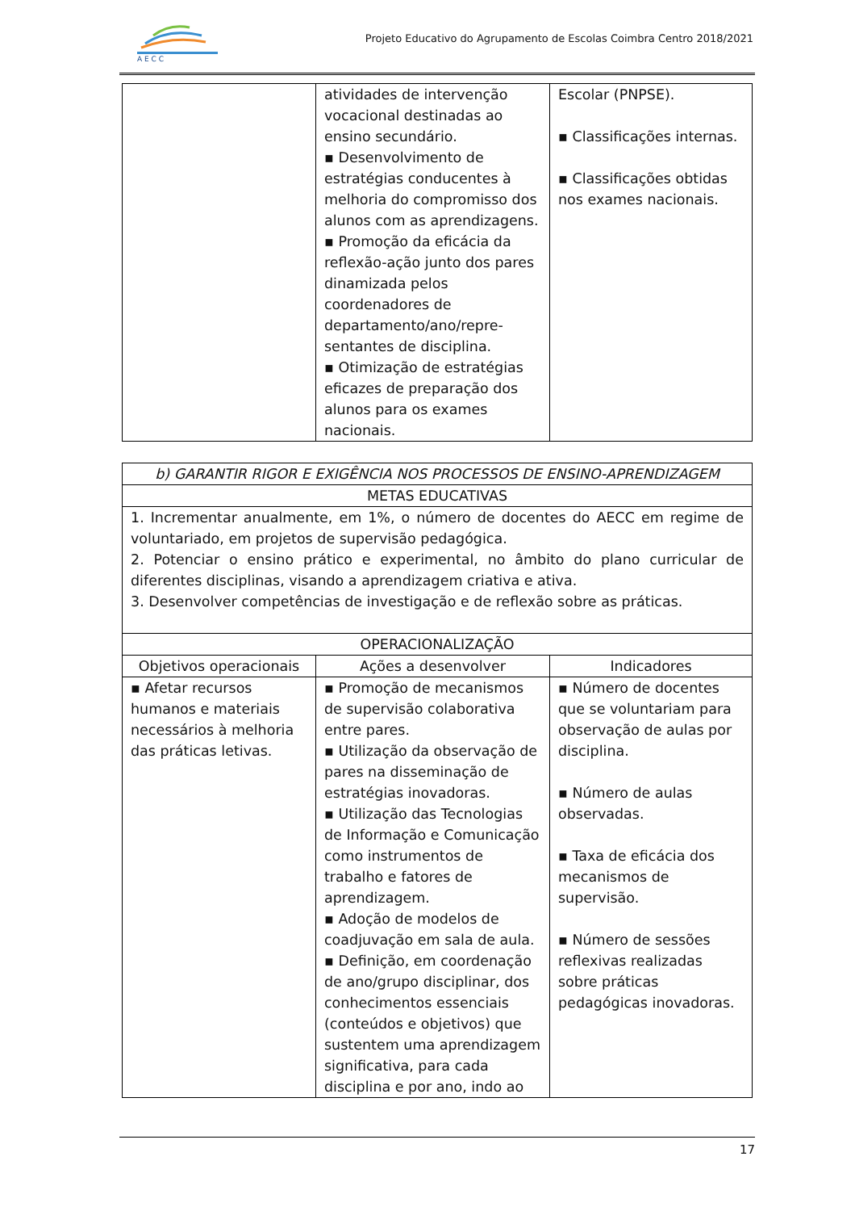A E C C
Projeto Educativo do Agrupamento de Escolas Coimbra Centro 2018/2021
| | atividades de intervenção vocacional destinadas ao ensino secundário. ▪ Desenvolvimento de estratégias conducentes à melhoria do compromisso dos alunos com as aprendizagens. ▪ Promoção da eficácia da reflexão-ação junto dos pares dinamizada pelos coordenadores de departamento/ano/repre-sentantes de disciplina. ▪ Otimização de estratégias eficazes de preparação dos alunos para os exames nacionais. | Escolar (PNPSE). ▪ Classificações internas. ▪ Classificações obtidas nos exames nacionais. |
| b) GARANTIR RIGOR E EXIGÊNCIA NOS PROCESSOS DE ENSINO-APRENDIZAGEM | | |
| --- | --- | --- |
| METAS EDUCATIVAS | | |
| 1. Incrementar anualmente, em 1%, o número de docentes do AECC em regime de voluntariado, em projetos de supervisão pedagógica. 2. Potenciar o ensino prático e experimental, no âmbito do plano curricular de diferentes disciplinas, visando a aprendizagem criativa e ativa. 3. Desenvolver competências de investigação e de reflexão sobre as práticas. | | |
| OPERACIONALIZAÇÃO | | |
| Objetivos operacionais | Ações a desenvolver | Indicadores |
| ▪ Afetar recursos humanos e materiais necessários à melhoria das práticas letivas. | ▪ Promoção de mecanismos de supervisão colaborativa entre pares. ▪ Utilização da observação de pares na disseminação de estratégias inovadoras. ▪ Utilização das Tecnologias de Informação e Comunicação como instrumentos de trabalho e fatores de aprendizagem. ▪ Adoção de modelos de coadjuvação em sala de aula. ▪ Definição, em coordenação de ano/grupo disciplinar, dos conhecimentos essenciais (conteúdos e objetivos) que sustentem uma aprendizagem significativa, para cada disciplina e por ano, indo ao | ▪ Número de docentes que se voluntariam para observação de aulas por disciplina. ▪ Número de aulas observadas. ▪ Taxa de eficácia dos mecanismos de supervisão. ▪ Número de sessões reflexivas realizadas sobre práticas pedagógicas inovadoras. |
17